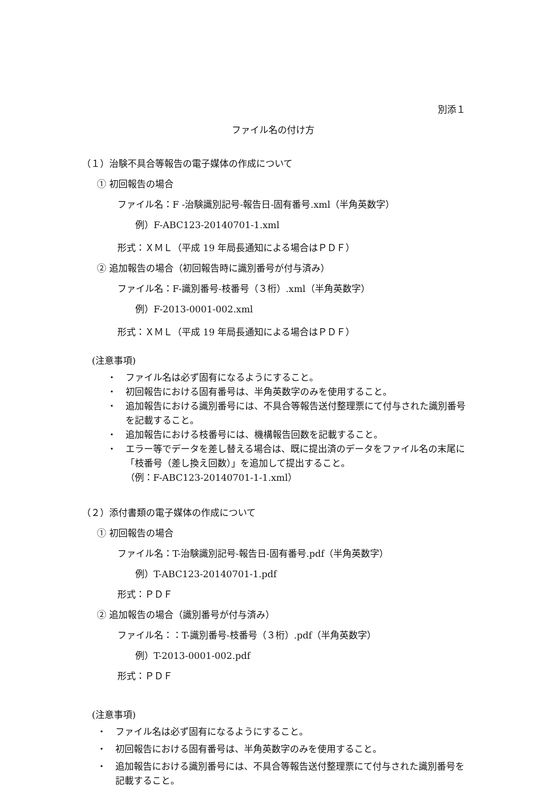別添１
ファイル名の付け方
（１）治験不具合等報告の電子媒体の作成について
① 初回報告の場合
ファイル名：F -治験識別記号-報告日-固有番号.xml（半角英数字）
例）F-ABC123-20140701-1.xml
形式：ＸＭＬ（平成 19 年局長通知による場合はＰＤＦ）
② 追加報告の場合（初回報告時に識別番号が付与済み）
ファイル名：F-識別番号-枝番号（３桁）.xml（半角英数字）
例）F-2013-0001-002.xml
形式：ＸＭＬ（平成 19 年局長通知による場合はＰＤＦ）
(注意事項)
・ ファイル名は必ず固有になるようにすること。
・ 初回報告における固有番号は、半角英数字のみを使用すること。
・ 追加報告における識別番号には、不具合等報告送付整理票にて付与された識別番号を記載すること。
・ 追加報告における枝番号には、機構報告回数を記載すること。
・ エラー等でデータを差し替える場合は、既に提出済のデータをファイル名の末尾に「枝番号（差し換え回数）」を追加して提出すること。
（例：F-ABC123-20140701-1-1.xml）
（２）添付書類の電子媒体の作成について
① 初回報告の場合
ファイル名：T-治験識別記号-報告日-固有番号.pdf（半角英数字）
例）T-ABC123-20140701-1.pdf
形式：ＰＤＦ
② 追加報告の場合（識別番号が付与済み）
ファイル名：：T-識別番号-枝番号（３桁）.pdf（半角英数字）
例）T-2013-0001-002.pdf
形式：ＰＤＦ
(注意事項)
・ ファイル名は必ず固有になるようにすること。
・ 初回報告における固有番号は、半角英数字のみを使用すること。
・ 追加報告における識別番号には、不具合等報告送付整理票にて付与された識別番号を記載すること。